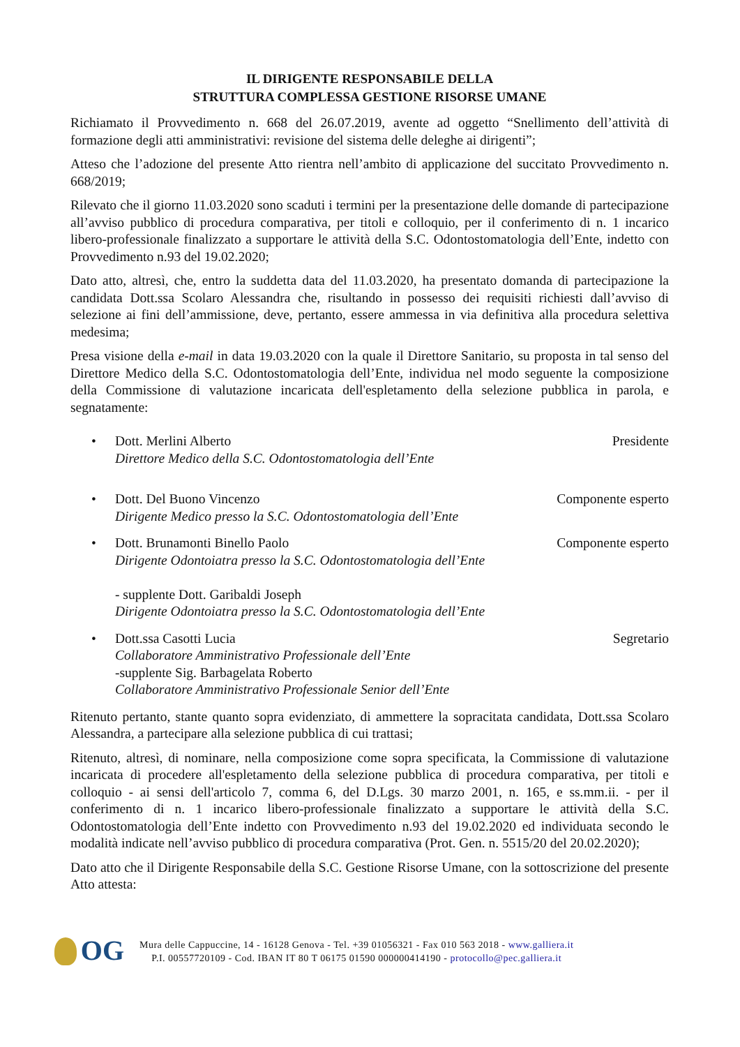IL DIRIGENTE RESPONSABILE DELLA
STRUTTURA COMPLESSA GESTIONE RISORSE UMANE
Richiamato il Provvedimento n. 668 del 26.07.2019, avente ad oggetto “Snellimento dell’attività di formazione degli atti amministrativi: revisione del sistema delle deleghe ai dirigenti”;
Atteso che l’adozione del presente Atto rientra nell’ambito di applicazione del succitato Provvedimento n. 668/2019;
Rilevato che il giorno 11.03.2020 sono scaduti i termini per la presentazione delle domande di partecipazione all’avviso pubblico di procedura comparativa, per titoli e colloquio, per il conferimento di n. 1 incarico libero-professionale finalizzato a supportare le attività della S.C. Odontostomatologia dell’Ente, indetto con Provvedimento n.93 del 19.02.2020;
Dato atto, altresì, che, entro la suddetta data del 11.03.2020, ha presentato domanda di partecipazione la candidata Dott.ssa Scolaro Alessandra che, risultando in possesso dei requisiti richiesti dall’avviso di selezione ai fini dell’ammissione, deve, pertanto, essere ammessa in via definitiva alla procedura selettiva medesima;
Presa visione della e-mail in data 19.03.2020 con la quale il Direttore Sanitario, su proposta in tal senso del Direttore Medico della S.C. Odontostomatologia dell’Ente, individua nel modo seguente la composizione della Commissione di valutazione incaricata dell'espletamento della selezione pubblica in parola, e segnatamente:
• Dott. Merlini Alberto Presidente
Direttore Medico della S.C. Odontostomatologia dell’Ente
• Dott. Del Buono Vincenzo Componente esperto
Dirigente Medico presso la S.C. Odontostomatologia dell’Ente
• Dott. Brunamonti Binello Paolo Componente esperto
Dirigente Odontoiatra presso la S.C. Odontostomatologia dell’Ente
- supplente Dott. Garibaldi Joseph
Dirigente Odontoiatra presso la S.C. Odontostomatologia dell’Ente
• Dott.ssa Casotti Lucia Segretario
Collaboratore Amministrativo Professionale dell’Ente
-supplente Sig. Barbagelata Roberto
Collaboratore Amministrativo Professionale Senior dell’Ente
Ritenuto pertanto, stante quanto sopra evidenziato, di ammettere la sopracitata candidata, Dott.ssa Scolaro Alessandra, a partecipare alla selezione pubblica di cui trattasi;
Ritenuto, altresì, di nominare, nella composizione come sopra specificata, la Commissione di valutazione incaricata di procedere all'espletamento della selezione pubblica di procedura comparativa, per titoli e colloquio - ai sensi dell'articolo 7, comma 6, del D.Lgs. 30 marzo 2001, n. 165, e ss.mm.ii. - per il conferimento di n. 1 incarico libero-professionale finalizzato a supportare le attività della S.C. Odontostomatologia dell’Ente indetto con Provvedimento n.93 del 19.02.2020 ed individuata secondo le modalità indicate nell’avviso pubblico di procedura comparativa (Prot. Gen. n. 5515/20 del 20.02.2020);
Dato atto che il Dirigente Responsabile della S.C. Gestione Risorse Umane, con la sottoscrizione del presente Atto attesta:
OG
Mura delle Cappuccine, 14 - 16128 Genova - Tel. +39 01056321 - Fax 010 563 2018 - www.galliera.it
P.I. 00557720109 - Cod. IBAN IT 80 T 06175 01590 000000414190 - protocollo@pec.galliera.it